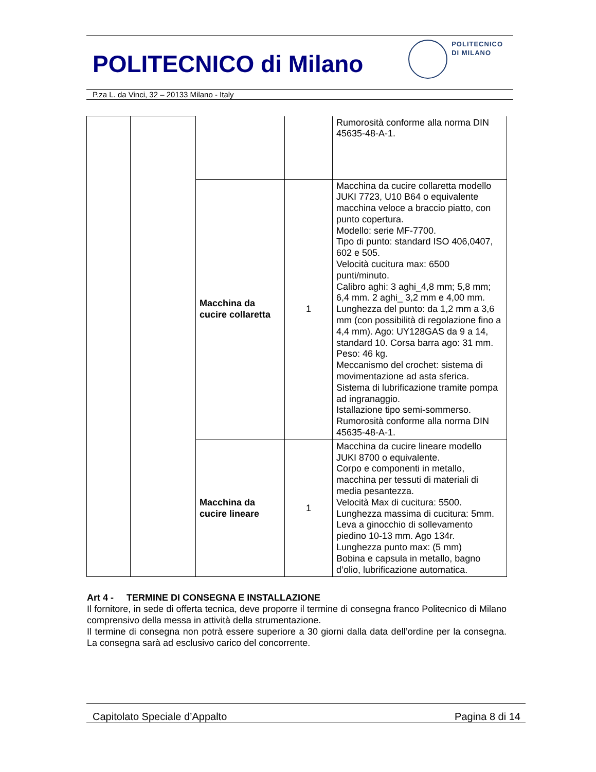POLITECNICO di Milano
POLITECNICO
DI MILANO
P.za L. da Vinci, 32 – 20133 Milano - Italy
| | | | | Rumorosità conforme alla norma DIN 45635-48-A-1. |
| | | Macchina da cucire collaretta | 1 | Macchina da cucire collaretta modello JUKI 7723, U10 B64 o equivalente macchina veloce a braccio piatto, con punto copertura. Modello: serie MF-7700. Tipo di punto: standard ISO 406,0407, 602 e 505. Velocità cucitura max: 6500 punti/minuto. Calibro aghi: 3 aghi_4,8 mm; 5,8 mm; 6,4 mm. 2 aghi_ 3,2 mm e 4,00 mm. Lunghezza del punto: da 1,2 mm a 3,6 mm (con possibilità di regolazione fino a 4,4 mm). Ago: UY128GAS da 9 a 14, standard 10. Corsa barra ago: 31 mm. Peso: 46 kg. Meccanismo del crochet: sistema di movimentazione ad asta sferica. Sistema di lubrificazione tramite pompa ad ingranaggio. Istallazione tipo semi-sommerso. Rumorosità conforme alla norma DIN 45635-48-A-1. |
| | | Macchina da cucire lineare | 1 | Macchina da cucire lineare modello JUKI 8700 o equivalente. Corpo e componenti in metallo, macchina per tessuti di materiali di media pesantezza. Velocità Max di cucitura: 5500. Lunghezza massima di cucitura: 5mm. Leva a ginocchio di sollevamento piedino 10-13 mm. Ago 134r. Lunghezza punto max: (5 mm) Bobina e capsula in metallo, bagno d’olio, lubrificazione automatica. |
Art 4 - TERMINE DI CONSEGNA E INSTALLAZIONE
Il fornitore, in sede di offerta tecnica, deve proporre il termine di consegna franco Politecnico di Milano comprensivo della messa in attività della strumentazione.
Il termine di consegna non potrà essere superiore a 30 giorni dalla data dell’ordine per la consegna. La consegna sarà ad esclusivo carico del concorrente.
Capitolato Speciale d’Appalto Pagina 8 di 14